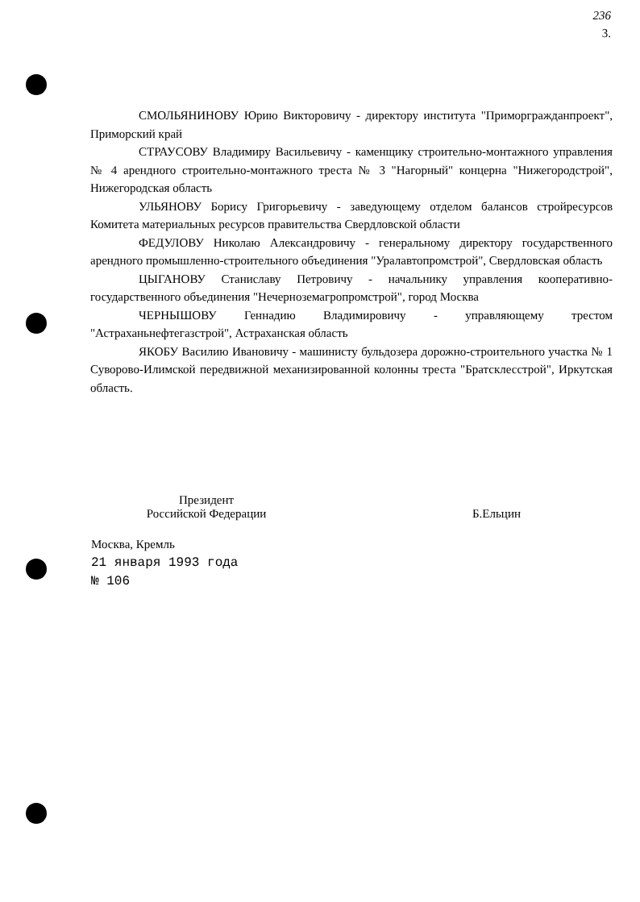236
3.
СМОЛЬЯНИНОВУ Юрию Викторовичу - директору института "Приморгражданпроект", Приморский край
СТРАУСОВУ Владимиру Васильевичу - каменщику строительно-монтажного управления № 4 арендного строительно-монтажного треста № 3 "Нагорный" концерна "Нижегородстрой", Нижегородская область
УЛЬЯНОВУ Борису Григорьевичу - заведующему отделом балансов стройресурсов Комитета материальных ресурсов правительства Свердловской области
ФЕДУЛОВУ Николаю Александровичу - генеральному директору государственного арендного промышленно-строительного объединения "Уралавтопромстрой", Свердловская область
ЦЫГАНОВУ Станиславу Петровичу - начальнику управления кооперативно-государственного объединения "Нечерноземагропромстрой", город Москва
ЧЕРНЫШОВУ Геннадию Владимировичу - управляющему трестом "Астраханьнефтегазстрой", Астраханская область
ЯКОБУ Василию Ивановичу - машинисту бульдозера дорожно-строительного участка № 1 Суворово-Илимской передвижной механизированной колонны треста "Братсклесстрой", Иркутская область.
Президент
Российской Федерации
Б.Ельцин
Москва, Кремль
21 января 1993 года
№ 106